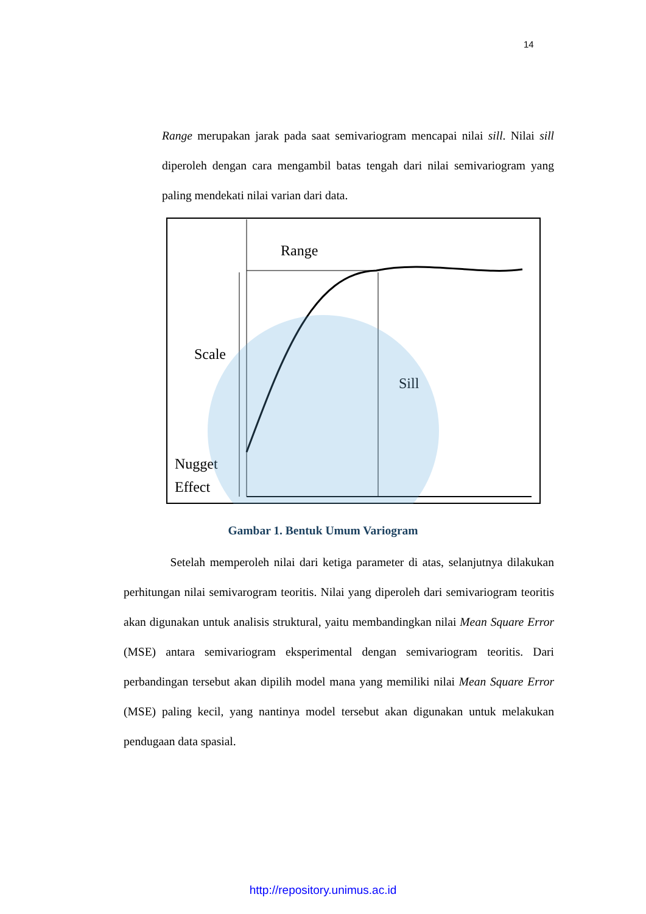14
Range merupakan jarak pada saat semivariogram mencapai nilai sill. Nilai sill diperoleh dengan cara mengambil batas tengah dari nilai semivariogram yang paling mendekati nilai varian dari data.
Range
Scale
Sill
Nugget
Effect
Gambar 1. Bentuk Umum Variogram
Setelah memperoleh nilai dari ketiga parameter di atas, selanjutnya dilakukan perhitungan nilai semivarogram teoritis. Nilai yang diperoleh dari semivariogram teoritis akan digunakan untuk analisis struktural, yaitu membandingkan nilai Mean Square Error (MSE) antara semivariogram eksperimental dengan semivariogram teoritis. Dari perbandingan tersebut akan dipilih model mana yang memiliki nilai Mean Square Error (MSE) paling kecil, yang nantinya model tersebut akan digunakan untuk melakukan pendugaan data spasial.
http://repository.unimus.ac.id